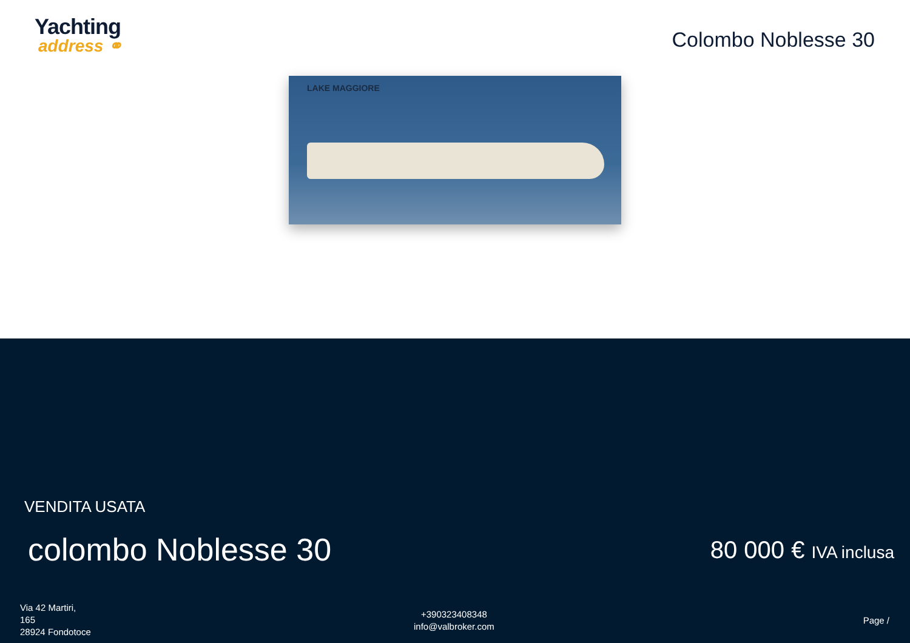Yachting
address ⚭
Colombo Noblesse 30
LAKE MAGGIORE
VENDITA USATA
colombo Noblesse 30 80 000 € IVA inclusa
Via 42 Martiri,
165
28924 Fondotoce
+390323408348
info@valbroker.com
Page /